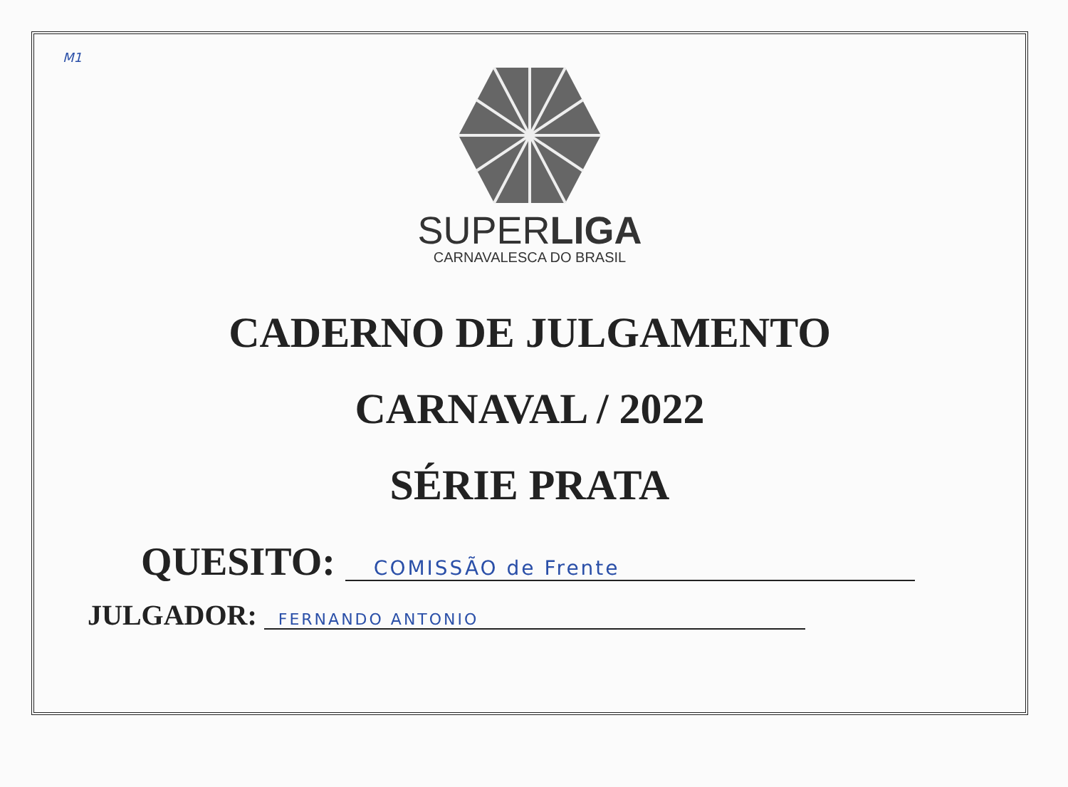M1
SUPERLIGA
CARNAVALESCA DO BRASIL
CADERNO DE JULGAMENTO
CARNAVAL / 2022
SÉRIE PRATA
QUESITO: COMISSÃO de Frente
JULGADOR: FERNANDO ANTONIO